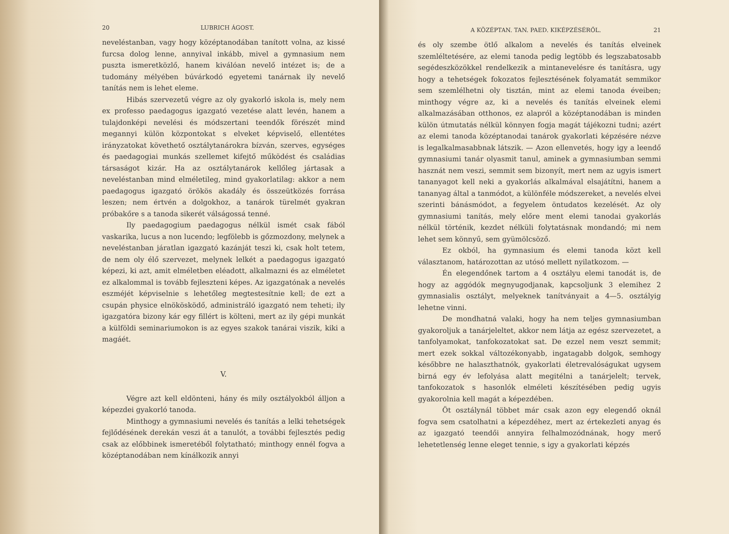20 LUBRICH ÁGOST.
neveléstanban, vagy hogy középtanodában tanított volna, az kissé furcsa dolog lenne, annyival inkább, mivel a gymnasium nem puszta ismeretközlő, hanem kiválóan nevelő intézet is; de a tudomány mélyében búvárkodó egyetemi tanárnak ily nevelő tanítás nem is lehet eleme.
Hibás szervezetű végre az oly gyakorló iskola is, mely nem ex professo paedagogus igazgató vezetése alatt levén, hanem a tulajdonképi nevelési és módszertani teendők förészét mind megannyi külön központokat s elveket képviselő, ellentétes irányzatokat követhető osztálytanárokra bízván, szerves, egységes és paedagogiai munkás szellemet kifejtő működést és családias társaságot kizár. Ha az osztálytanárok kellőleg jártasak a neveléstanban mind elméletileg, mind gyakorlatilag: akkor a nem paedagogus igazgató örökös akadály és összeütközés forrása leszen; nem értvén a dolgokhoz, a tanárok türelmét gyakran próbakőre s a tanoda sikerét válságossá tenné.
Ily paedagogium paedagogus nélkül ismét csak fából vaskarika, lucus a non lucendo; legfölebb is gőzmozdony, melynek a neveléstanban járatlan igazgató kazánját teszi ki, csak holt tetem, de nem oly élő szervezet, melynek lelkét a paedagogus igazgató képezi, ki azt, amit elméletben eléadott, alkalmazni és az elméletet ez alkalommal is tovább fejleszteni képes. Az igazgatónak a nevelés eszméjét képviselnie s lehetőleg megtestesítnie kell; de ezt a csupán physice elnökösködő, administráló igazgató nem teheti; ily igazgatóra bizony kár egy fillért is költeni, mert az ily gépi munkát a külföldi seminariumokon is az egyes szakok tanárai viszik, kiki a magáét.
V.
Végre azt kell eldönteni, hány és mily osztályokból álljon a képezdei gyakorló tanoda.
Minthogy a gymnasiumi nevelés és tanítás a lelki tehetségek fejlődésének derekán veszi át a tanulót, a további fejlesztés pedig csak az előbbinek ismeretéből folytatható; minthogy ennél fogva a középtanodában nem kínálkozik annyi
A KÖZÉPTAN. TAN. PAED. KIKÉPZÉSÉRŐL. 21
és oly szembe ötlő alkalom a nevelés és tanítás elveinek szemléltetésére, az elemi tanoda pedig legtöbb és legszabatosabb segédeszközökkel rendelkezik a mintanevelésre és tanításra, ugy hogy a tehetségek fokozatos fejlesztésének folyamatát semmikor sem szemlélhetni oly tisztán, mint az elemi tanoda éveiben; minthogy végre az, ki a nevelés és tanítás elveinek elemi alkalmazásában otthonos, ez alapról a középtanodában is minden külön útmutatás nélkül könnyen fogja magát tájékozni tudni; azért az elemi tanoda középtanodai tanárok gyakorlati képzésére nézve is legalkalmasabbnak látszik. — Azon ellenvetés, hogy igy a leendő gymnasiumi tanár olyasmit tanul, aminek a gymnasiumban semmi hasznát nem veszi, semmit sem bizonyít, mert nem az ugyis ismert tananyagot kell neki a gyakorlás alkalmával elsajátítni, hanem a tananyag által a tanmódot, a különféle módszereket, a nevelés elvei szerinti bánásmódot, a fegyelem öntudatos kezelését. Az oly gymnasiumi tanítás, mely előre ment elemi tanodai gyakorlás nélkül történik, kezdet nélküli folytatásnak mondandó; mi nem lehet sem könnyű, sem gyümölcsöző.
Ez okból, ha gymnasium és elemi tanoda közt kell választanom, határozottan az utósó mellett nyilatkozom. —
Én elegendőnek tartom a 4 osztályu elemi tanodát is, de hogy az aggódók megnyugodjanak, kapcsoljunk 3 elemihez 2 gymnasialis osztályt, melyeknek tanítványait a 4—5. osztályig lehetne vinni.
De mondhatná valaki, hogy ha nem teljes gymnasiumban gyakoroljuk a tanárjeleltet, akkor nem látja az egész szervezetet, a tanfolyamokat, tanfokozatokat sat. De ezzel nem veszt semmit; mert ezek sokkal változékonyabb, ingatagabb dolgok, semhogy későbbre ne halaszthatnók, gyakorlati életrevalóságukat ugysem birná egy év lefolyása alatt megitélni a tanárjelelt; tervek, tanfokozatok s hasonlók elméleti készítésében pedig ugyis gyakorolnia kell magát a képezdében.
Öt osztálynál többet már csak azon egy elegendő oknál fogva sem csatolhatni a képezdéhez, mert az értekezleti anyag és az igazgató teendői annyira felhalmozódnának, hogy merő lehetetlenség lenne eleget tennie, s igy a gyakorlati képzés